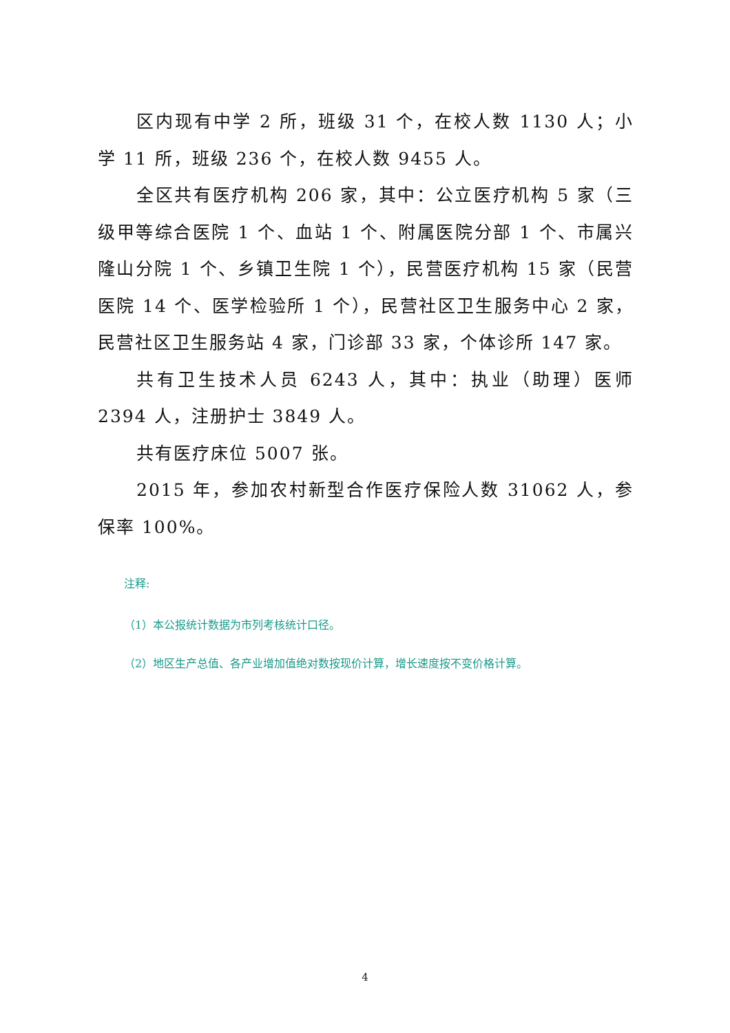区内现有中学 2 所，班级 31 个，在校人数 1130 人；小学 11 所，班级 236 个，在校人数 9455 人。
全区共有医疗机构 206 家，其中：公立医疗机构 5 家（三级甲等综合医院 1 个、血站 1 个、附属医院分部 1 个、市属兴隆山分院 1 个、乡镇卫生院 1 个），民营医疗机构 15 家（民营医院 14 个、医学检验所 1 个），民营社区卫生服务中心 2 家，民营社区卫生服务站 4 家，门诊部 33 家，个体诊所 147 家。
共有卫生技术人员 6243 人，其中：执业（助理）医师 2394 人，注册护士 3849 人。
共有医疗床位 5007 张。
2015 年，参加农村新型合作医疗保险人数 31062 人，参保率 100%。
注释:
（1）本公报统计数据为市列考核统计口径。
（2）地区生产总值、各产业增加值绝对数按现价计算，增长速度按不变价格计算。
4